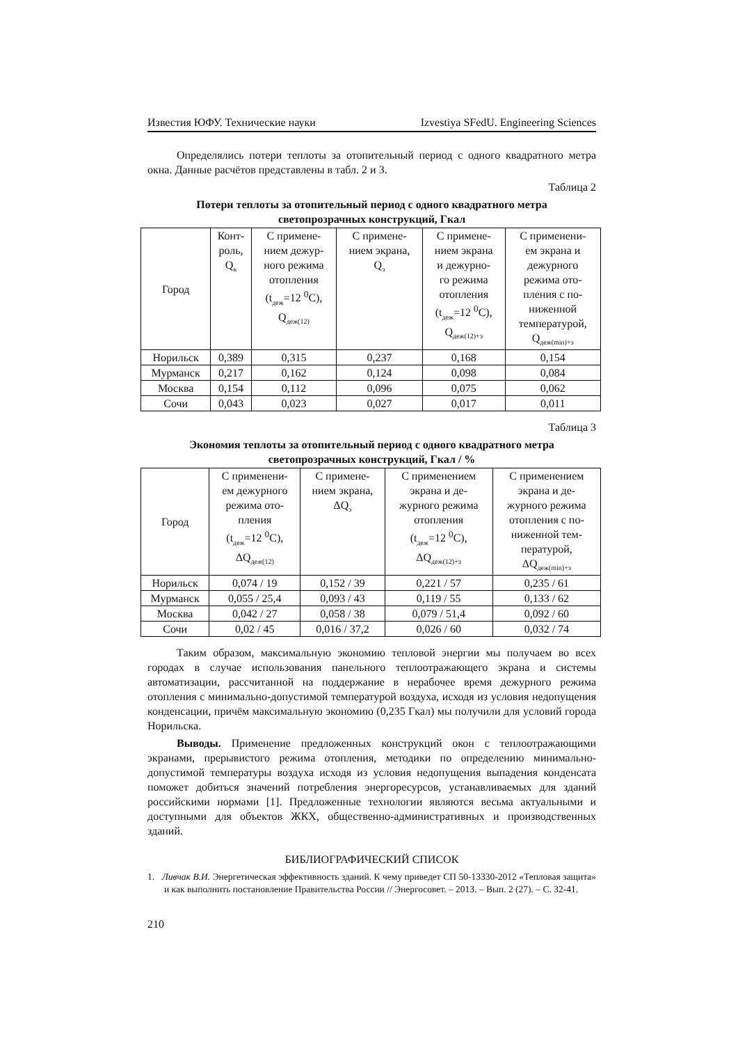Известия ЮФУ. Технические науки Izvestiya SFedU. Engineering Sciences
Определялись потери теплоты за отопительный период с одного квадратного метра окна. Данные расчётов представлены в табл. 2 и 3.
Таблица 2
Потери теплоты за отопительный период с одного квадратного метра
светопрозрачных конструкций, Гкал
| Город | Конт- роль, Q<sub>к</sub> | С примене- нием дежур- ного режима отопления (t<sub>деж</sub>=12 <sup>0</sup>С), Q<sub>деж(12)</sub> | С примене- нием экрана, Q<sub>э</sub> | С примене- нием экрана и дежурно- го режима отопления (t<sub>деж</sub>=12 <sup>0</sup>С), Q<sub>деж(12)+э</sub> | С применени- ем экрана и дежурного режима ото- пления с по- ниженной температурой, Q<sub>деж(min)+э</sub> |
| --- | --- | --- | --- | --- | --- |
| Норильск | 0,389 | 0,315 | 0,237 | 0,168 | 0,154 |
| Мурманск | 0,217 | 0,162 | 0,124 | 0,098 | 0,084 |
| Москва | 0,154 | 0,112 | 0,096 | 0,075 | 0,062 |
| Сочи | 0,043 | 0,023 | 0,027 | 0,017 | 0,011 |
Таблица 3
Экономия теплоты за отопительный период с одного квадратного метра
светопрозрачных конструкций, Гкал / %
| Город | С применени- ем дежурного режима ото- пления (t<sub>деж</sub>=12 <sup>0</sup>С), ΔQ<sub>деж(12)</sub> | С примене- нием экрана, ΔQ<sub>э</sub> | С применением экрана и де- журного режима отопления (t<sub>деж</sub>=12 <sup>0</sup>С), ΔQ<sub>деж(12)+э</sub> | С применением экрана и де- журного режима отопления с по- ниженной тем- пературой, ΔQ<sub>деж(min)+э</sub> |
| --- | --- | --- | --- | --- |
| Норильск | 0,074 / 19 | 0,152 / 39 | 0,221 / 57 | 0,235 / 61 |
| Мурманск | 0,055 / 25,4 | 0,093 / 43 | 0,119 / 55 | 0,133 / 62 |
| Москва | 0,042 / 27 | 0,058 / 38 | 0,079 / 51,4 | 0,092 / 60 |
| Сочи | 0,02 / 45 | 0,016 / 37,2 | 0,026 / 60 | 0,032 / 74 |
Таким образом, максимальную экономию тепловой энергии мы получаем во всех городах в случае использования панельного теплоотражающего экрана и системы автоматизации, рассчитанной на поддержание в нерабочее время дежурного режима отопления с минимально-допустимой температурой воздуха, исходя из условия недопущения конденсации, причём максимальную экономию (0,235 Гкал) мы получили для условий города Норильска.
Выводы. Применение предложенных конструкций окон с теплоотражающими экранами, прерывистого режима отопления, методики по определению минимально-допустимой температуры воздуха исходя из условия недопущения выпадения конденсата поможет добиться значений потребления энергоресурсов, устанавливаемых для зданий российскими нормами [1]. Предложенные технологии являются весьма актуальными и доступными для объектов ЖКХ, общественно-административных и производственных зданий.
БИБЛИОГРАФИЧЕСКИЙ СПИСОК
1. Ливчак В.И. Энергетическая эффективность зданий. К чему приведет СП 50-13330-2012 «Тепловая защита» и как выполнить постановление Правительства России // Энергосовет. – 2013. – Вып. 2 (27). – С. 32-41.
210